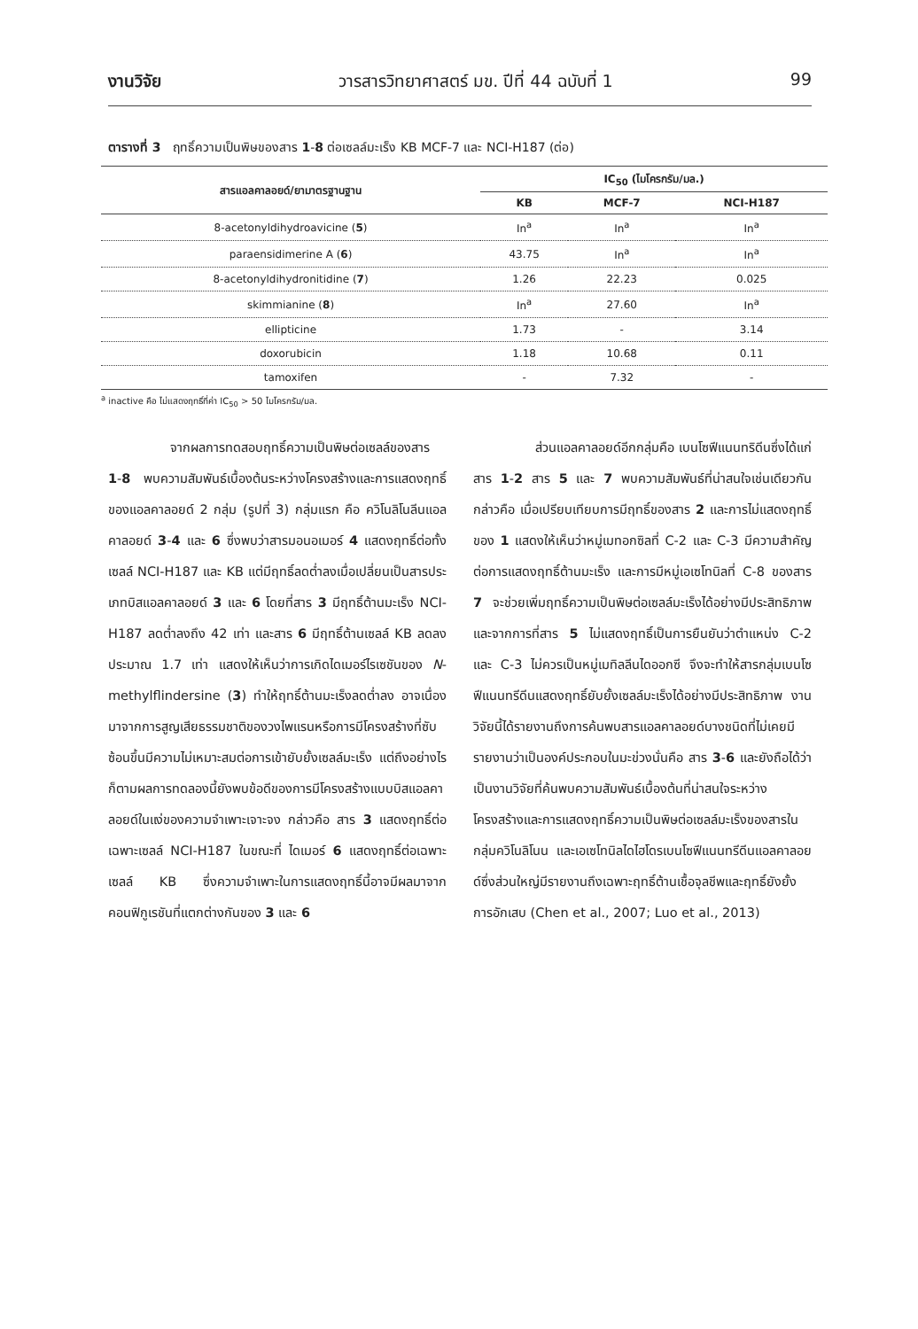งานวิจัย วารสารวิทยาศาสตร์ มข. ปีที่ 44 ฉบับที่ 1 99
ตารางที่ 3 ฤทธิ์ความเป็นพิษของสาร 1-8 ต่อเซลล์มะเร็ง KB MCF-7 และ NCI-H187 (ต่อ)
| สารแอลคาลอยด์/ยามาตรฐานฐาน | IC<sub>50</sub> (ไมโครกรัม/มล.) | | |
| --- | --- | --- | --- |
| | KB | MCF-7 | NCI-H187 |
| 8-acetonyldihydroavicine ( 5 ) | In<sup>a</sup> | In<sup>a</sup> | In<sup>a</sup> |
| paraensidimerine A ( 6 ) | 43.75 | In<sup>a</sup> | In<sup>a</sup> |
| 8-acetonyldihydronitidine ( 7 ) | 1.26 | 22.23 | 0.025 |
| skimmianine ( 8 ) | In<sup>a</sup> | 27.60 | In<sup>a</sup> |
| ellipticine | 1.73 | - | 3.14 |
| doxorubicin | 1.18 | 10.68 | 0.11 |
| tamoxifen | - | 7.32 | - |
<sup>a</sup> inactive คือ ไม่แสดงฤทธิ์ที่ค่า IC<sub>50</sub> > 50 ไมโครกรัม/มล.
จากผลการทดสอบฤทธิ์ความเป็นพิษต่อเซลล์ของสาร 1-8 พบความสัมพันธ์เบื้องต้นระหว่างโครงสร้างและการแสดงฤทธิ์ของแอลคาลอยด์ 2 กลุ่ม (รูปที่ 3) กลุ่มแรก คือ ควิโนลิโนลีนแอลคาลอยด์ 3-4 และ 6 ซึ่งพบว่าสารมอนอเมอร์ 4 แสดงฤทธิ์ต่อทั้งเซลล์ NCI-H187 และ KB แต่มีฤทธิ์ลดต่ำลงเมื่อเปลี่ยนเป็นสารประเภทบิสแอลคาลอยด์ 3 และ 6 โดยที่สาร 3 มีฤทธิ์ต้านมะเร็ง NCI-H187 ลดต่ำลงถึง 42 เท่า และสาร 6 มีฤทธิ์ต้านเซลล์ KB ลดลงประมาณ 1.7 เท่า แสดงให้เห็นว่าการเกิดไดเมอร์ไรเซชันของ N-methylflindersine (3) ทำให้ฤทธิ์ต้านมะเร็งลดต่ำลง อาจเนื่องมาจากการสูญเสียธรรมชาติของวงไพแรนหรือการมีโครงสร้างที่ซับซ้อนขึ้นมีความไม่เหมาะสมต่อการเข้ายับยั้งเซลล์มะเร็ง แต่ถึงอย่างไรก็ตามผลการทดลองนี้ยังพบข้อดีของการมีโครงสร้างแบบบิสแอลคาลอยด์ในแง่ของความจำเพาะเจาะจง กล่าวคือ สาร 3 แสดงฤทธิ์ต่อเฉพาะเซลล์ NCI-H187 ในขณะที่ ไดเมอร์ 6 แสดงฤทธิ์ต่อเฉพาะเซลล์ KB ซึ่งความจำเพาะในการแสดงฤทธิ์นี้อาจมีผลมาจากคอนฟิกูเรชันที่แตกต่างกันของ 3 และ 6
ส่วนแอลคาลอยด์อีกกลุ่มคือ เบนโซฟีแนนทริดีนซึ่งได้แก่ สาร 1-2 สาร 5 และ 7 พบความสัมพันธ์ที่น่าสนใจเช่นเดียวกัน กล่าวคือ เมื่อเปรียบเทียบการมีฤทธิ์ของสาร 2 และการไม่แสดงฤทธิ์ของ 1 แสดงให้เห็นว่าหมู่เมทอกซิลที่ C-2 และ C-3 มีความสำคัญต่อการแสดงฤทธิ์ต้านมะเร็ง และการมีหมู่เอเซโทนิลที่ C-8 ของสาร 7 จะช่วยเพิ่มฤทธิ์ความเป็นพิษต่อเซลล์มะเร็งได้อย่างมีประสิทธิภาพ และจากการที่สาร 5 ไม่แสดงฤทธิ์เป็นการยืนยันว่าตำแหน่ง C-2 และ C-3 ไม่ควรเป็นหมู่เมทิลลีนไดออกซี จึงจะทำให้สารกลุ่มเบนโซฟีแนนทรีดีนแสดงฤทธิ์ยับยั้งเซลล์มะเร็งได้อย่างมีประสิทธิภาพ งานวิจัยนี้ได้รายงานถึงการค้นพบสารแอลคาลอยด์บางชนิดที่ไม่เคยมีรายงานว่าเป็นองค์ประกอบในมะข่วงนั่นคือ สาร 3-6 และยังถือได้ว่าเป็นงานวิจัยที่ค้นพบความสัมพันธ์เบื้องต้นที่น่าสนใจระหว่างโครงสร้างและการแสดงฤทธิ์ความเป็นพิษต่อเซลล์มะเร็งของสารในกลุ่มควิโนลิโนน และเอเซโทนิลไดไฮโดรเบนโซฟีแนนทรีดีนแอลคาลอยด์ซึ่งส่วนใหญ่มีรายงานถึงเฉพาะฤทธิ์ต้านเชื้อจุลชีพและฤทธิ์ยังยั้งการอักเสบ (Chen et al., 2007; Luo et al., 2013)